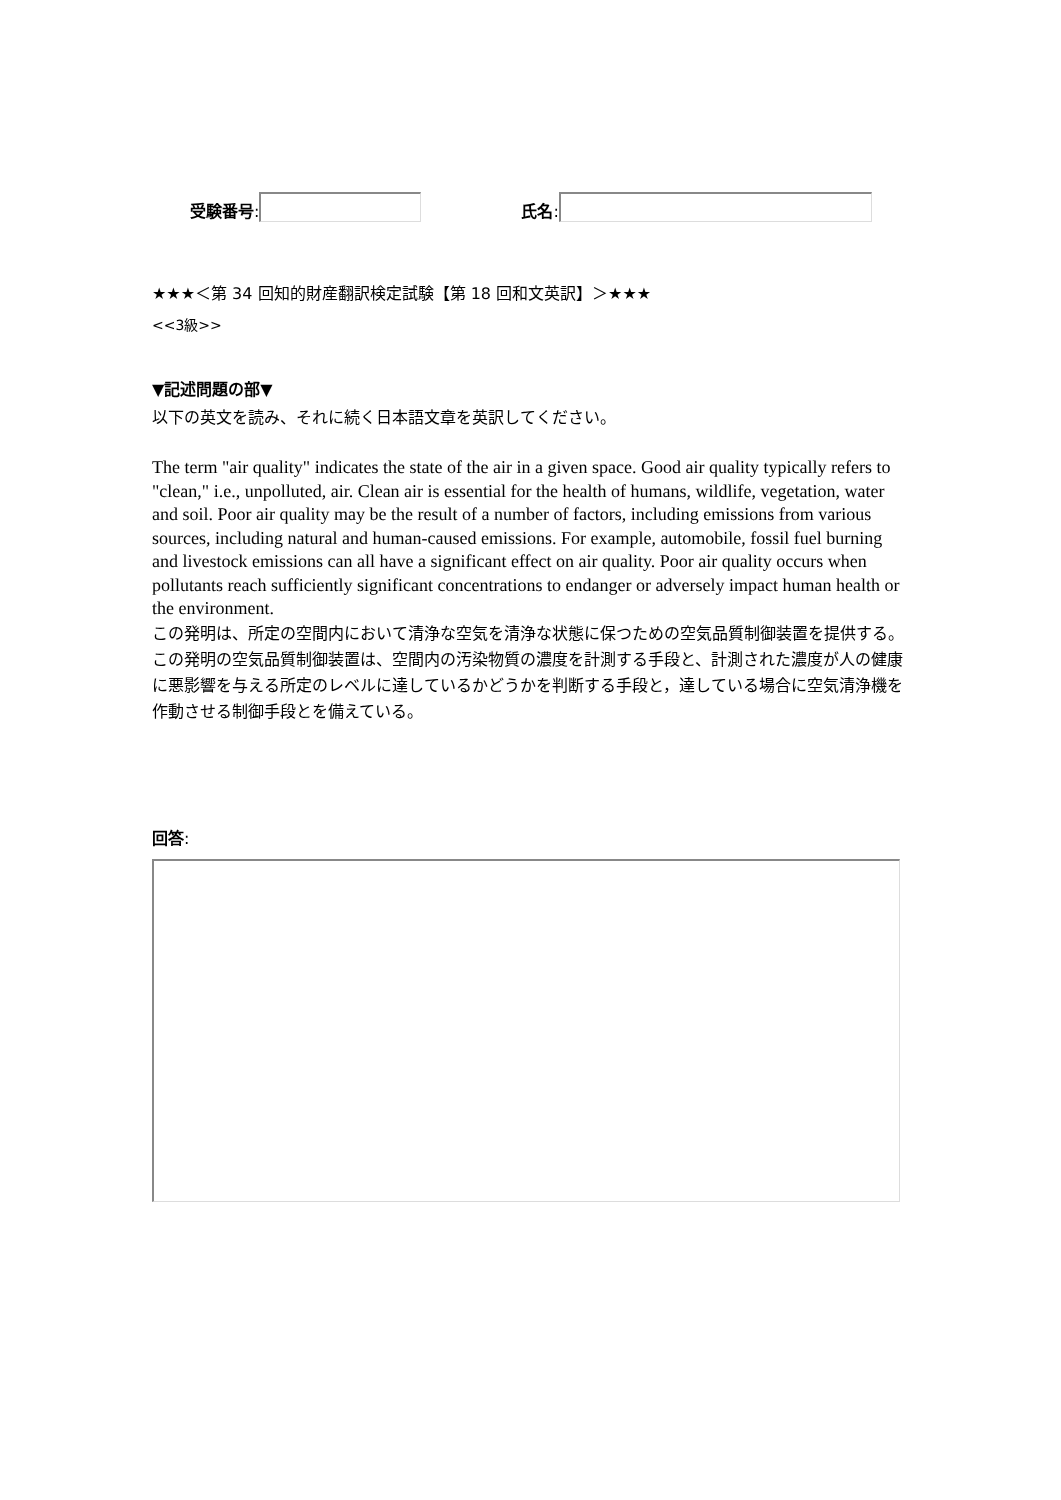受験番号: 氏名:
★★★＜第 34 回知的財産翻訳検定試験【第 18 回和文英訳】＞★★★
<<3級>>
▼記述問題の部▼
以下の英文を読み、それに続く日本語文章を英訳してください。
The term "air quality" indicates the state of the air in a given space. Good air quality typically refers to "clean," i.e., unpolluted, air. Clean air is essential for the health of humans, wildlife, vegetation, water and soil. Poor air quality may be the result of a number of factors, including emissions from various sources, including natural and human-caused emissions. For example, automobile, fossil fuel burning and livestock emissions can all have a significant effect on air quality. Poor air quality occurs when pollutants reach sufficiently significant concentrations to endanger or adversely impact human health or the environment.
この発明は、所定の空間内において清浄な空気を清浄な状態に保つための空気品質制御装置を提供する。
この発明の空気品質制御装置は、空間内の汚染物質の濃度を計測する手段と、計測された濃度が人の健康に悪影響を与える所定のレベルに達しているかどうかを判断する手段と，達している場合に空気清浄機を作動させる制御手段とを備えている。
回答: